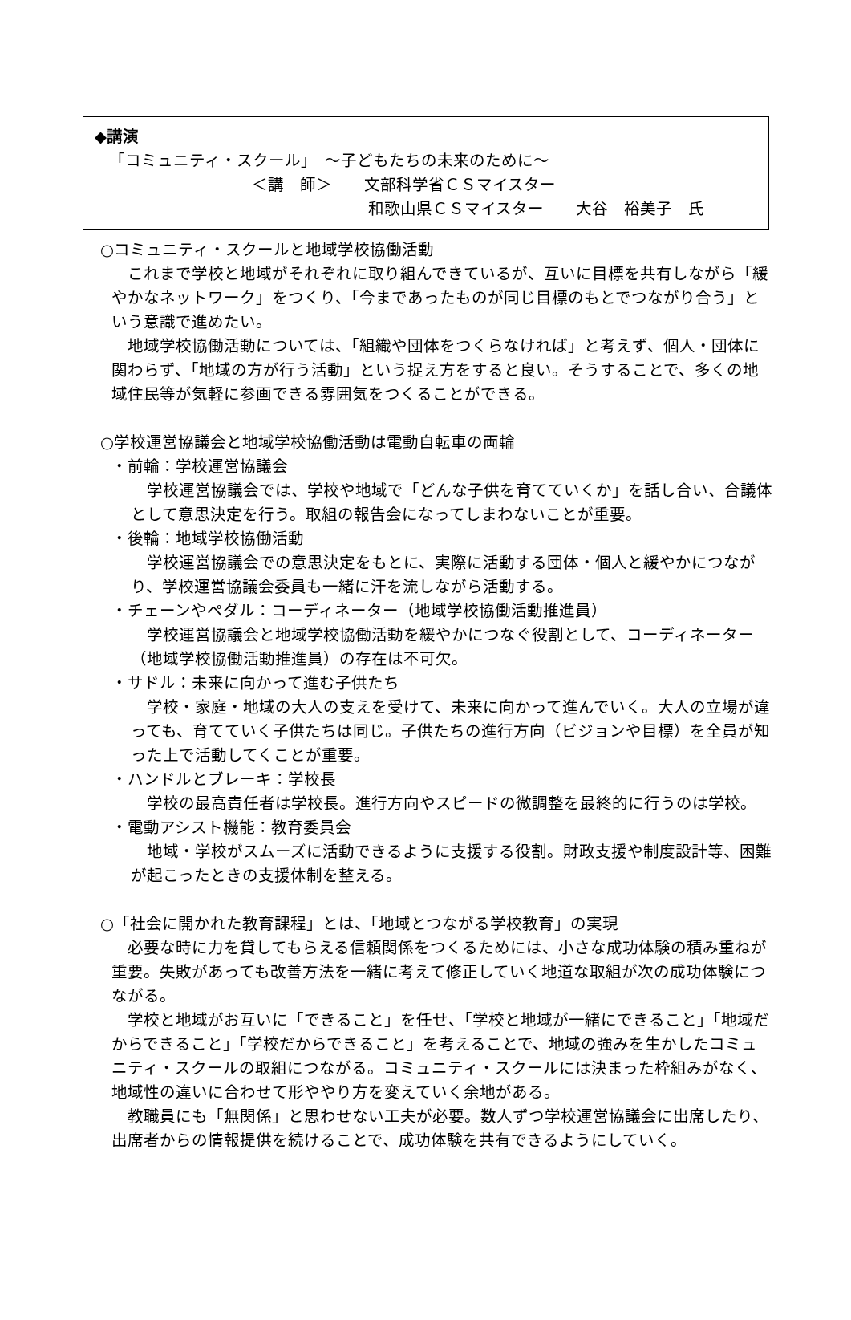◆講演
「コミュニティ・スクール」　～子どもたちの未来のために～
＜講　師＞　　文部科学省ＣＳマイスター
和歌山県ＣＳマイスター　　大谷　裕美子　氏
○コミュニティ・スクールと地域学校協働活動
　これまで学校と地域がそれぞれに取り組んできているが、互いに目標を共有しながら「緩やかなネットワーク」をつくり、「今まであったものが同じ目標のもとでつながり合う」という意識で進めたい。
　地域学校協働活動については、「組織や団体をつくらなければ」と考えず、個人・団体に関わらず、「地域の方が行う活動」という捉え方をすると良い。そうすることで、多くの地域住民等が気軽に参画できる雰囲気をつくることができる。
○学校運営協議会と地域学校協働活動は電動自転車の両輪
・前輪：学校運営協議会
　学校運営協議会では、学校や地域で「どんな子供を育てていくか」を話し合い、合議体として意思決定を行う。取組の報告会になってしまわないことが重要。
・後輪：地域学校協働活動
　学校運営協議会での意思決定をもとに、実際に活動する団体・個人と緩やかにつながり、学校運営協議会委員も一緒に汗を流しながら活動する。
・チェーンやペダル：コーディネーター（地域学校協働活動推進員）
　学校運営協議会と地域学校協働活動を緩やかにつなぐ役割として、コーディネーター（地域学校協働活動推進員）の存在は不可欠。
・サドル：未来に向かって進む子供たち
　学校・家庭・地域の大人の支えを受けて、未来に向かって進んでいく。大人の立場が違っても、育てていく子供たちは同じ。子供たちの進行方向（ビジョンや目標）を全員が知った上で活動してくことが重要。
・ハンドルとブレーキ：学校長
　学校の最高責任者は学校長。進行方向やスピードの微調整を最終的に行うのは学校。
・電動アシスト機能：教育委員会
　地域・学校がスムーズに活動できるように支援する役割。財政支援や制度設計等、困難が起こったときの支援体制を整える。
○「社会に開かれた教育課程」とは、「地域とつながる学校教育」の実現
　必要な時に力を貸してもらえる信頼関係をつくるためには、小さな成功体験の積み重ねが重要。失敗があっても改善方法を一緒に考えて修正していく地道な取組が次の成功体験につながる。
　学校と地域がお互いに「できること」を任せ、「学校と地域が一緒にできること」「地域だからできること」「学校だからできること」を考えることで、地域の強みを生かしたコミュニティ・スクールの取組につながる。コミュニティ・スクールには決まった枠組みがなく、地域性の違いに合わせて形ややり方を変えていく余地がある。
　教職員にも「無関係」と思わせない工夫が必要。数人ずつ学校運営協議会に出席したり、出席者からの情報提供を続けることで、成功体験を共有できるようにしていく。